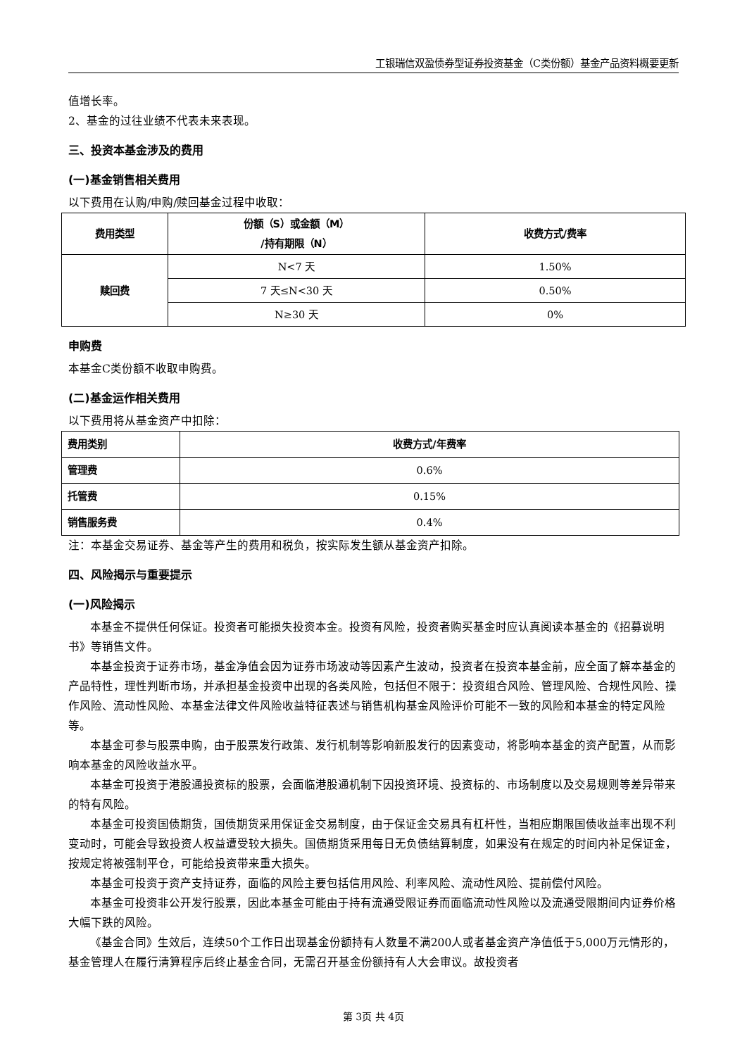工银瑞信双盈债券型证券投资基金（C类份额）基金产品资料概要更新
值增长率。
2、基金的过往业绩不代表未来表现。
三、投资本基金涉及的费用
(一)基金销售相关费用
以下费用在认购/申购/赎回基金过程中收取：
| 费用类型 | 份额（S）或金额（M） /持有期限（N） | 收费方式/费率 |
| --- | --- | --- |
| 赎回费 | N<7 天 | 1.50% |
| | 7 天≤N<30 天 | 0.50% |
| | N≥30 天 | 0% |
申购费
本基金C类份额不收取申购费。
(二)基金运作相关费用
以下费用将从基金资产中扣除：
| 费用类别 | 收费方式/年费率 |
| --- | --- |
| 管理费 | 0.6% |
| 托管费 | 0.15% |
| 销售服务费 | 0.4% |
注：本基金交易证券、基金等产生的费用和税负，按实际发生额从基金资产扣除。
四、风险揭示与重要提示
(一)风险揭示
本基金不提供任何保证。投资者可能损失投资本金。投资有风险，投资者购买基金时应认真阅读本基金的《招募说明书》等销售文件。
本基金投资于证券市场，基金净值会因为证券市场波动等因素产生波动，投资者在投资本基金前，应全面了解本基金的产品特性，理性判断市场，并承担基金投资中出现的各类风险，包括但不限于：投资组合风险、管理风险、合规性风险、操作风险、流动性风险、本基金法律文件风险收益特征表述与销售机构基金风险评价可能不一致的风险和本基金的特定风险等。
本基金可参与股票申购，由于股票发行政策、发行机制等影响新股发行的因素变动，将影响本基金的资产配置，从而影响本基金的风险收益水平。
本基金可投资于港股通投资标的股票，会面临港股通机制下因投资环境、投资标的、市场制度以及交易规则等差异带来的特有风险。
本基金可投资国债期货，国债期货采用保证金交易制度，由于保证金交易具有杠杆性，当相应期限国债收益率出现不利变动时，可能会导致投资人权益遭受较大损失。国债期货采用每日无负债结算制度，如果没有在规定的时间内补足保证金，按规定将被强制平仓，可能给投资带来重大损失。
本基金可投资于资产支持证券，面临的风险主要包括信用风险、利率风险、流动性风险、提前偿付风险。
本基金可投资非公开发行股票，因此本基金可能由于持有流通受限证券而面临流动性风险以及流通受限期间内证券价格大幅下跌的风险。
《基金合同》生效后，连续50个工作日出现基金份额持有人数量不满200人或者基金资产净值低于5,000万元情形的，基金管理人在履行清算程序后终止基金合同，无需召开基金份额持有人大会审议。故投资者
第 3页 共 4页